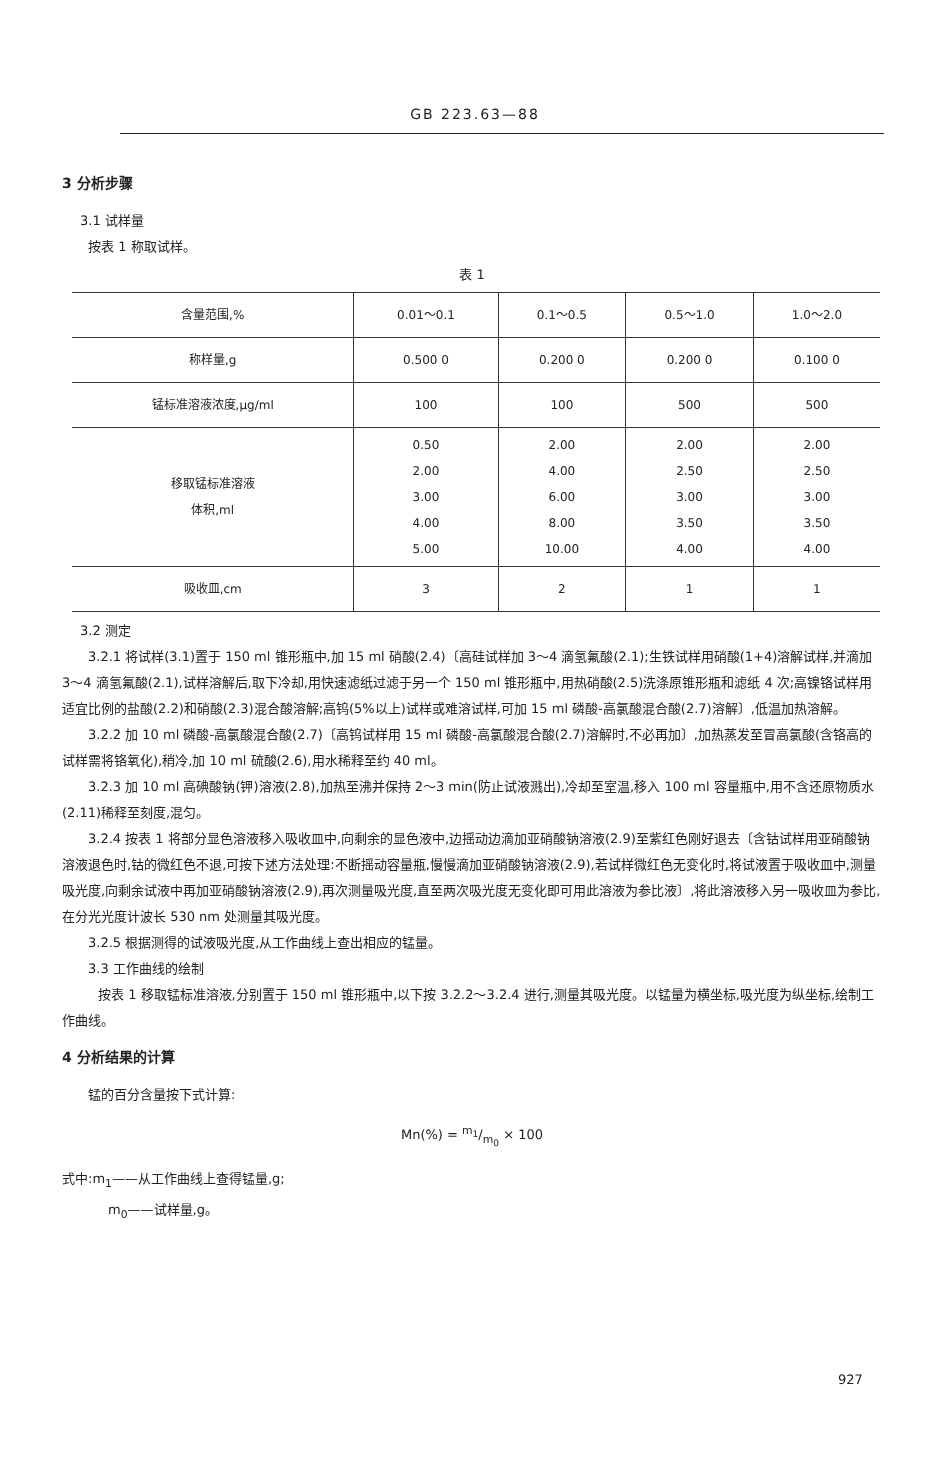GB 223.63—88
3 分析步骤
3.1 试样量
按表 1 称取试样。
表 1
| 含量范围,% | 0.01～0.1 | 0.1～0.5 | 0.5～1.0 | 1.0～2.0 |
| 称样量,g | 0.500 0 | 0.200 0 | 0.200 0 | 0.100 0 |
| 锰标准溶液浓度,μg/ml | 100 | 100 | 500 | 500 |
| 移取锰标准溶液 体积,ml | 0.50 2.00 3.00 4.00 5.00 | 2.00 4.00 6.00 8.00 10.00 | 2.00 2.50 3.00 3.50 4.00 | 2.00 2.50 3.00 3.50 4.00 |
| 吸收皿,cm | 3 | 2 | 1 | 1 |
3.2 测定
3.2.1 将试样(3.1)置于 150 ml 锥形瓶中,加 15 ml 硝酸(2.4)〔高硅试样加 3～4 滴氢氟酸(2.1);生铁试样用硝酸(1+4)溶解试样,并滴加 3～4 滴氢氟酸(2.1),试样溶解后,取下冷却,用快速滤纸过滤于另一个 150 ml 锥形瓶中,用热硝酸(2.5)洗涤原锥形瓶和滤纸 4 次;高镍铬试样用适宜比例的盐酸(2.2)和硝酸(2.3)混合酸溶解;高钨(5%以上)试样或难溶试样,可加 15 ml 磷酸-高氯酸混合酸(2.7)溶解〕,低温加热溶解。
3.2.2 加 10 ml 磷酸-高氯酸混合酸(2.7)〔高钨试样用 15 ml 磷酸-高氯酸混合酸(2.7)溶解时,不必再加〕,加热蒸发至冒高氯酸(含铬高的试样需将铬氧化),稍冷,加 10 ml 硫酸(2.6),用水稀释至约 40 ml。
3.2.3 加 10 ml 高碘酸钠(钾)溶液(2.8),加热至沸并保持 2～3 min(防止试液溅出),冷却至室温,移入 100 ml 容量瓶中,用不含还原物质水(2.11)稀释至刻度,混匀。
3.2.4 按表 1 将部分显色溶液移入吸收皿中,向剩余的显色液中,边摇动边滴加亚硝酸钠溶液(2.9)至紫红色刚好退去〔含钴试样用亚硝酸钠溶液退色时,钴的微红色不退,可按下述方法处理:不断摇动容量瓶,慢慢滴加亚硝酸钠溶液(2.9),若试样微红色无变化时,将试液置于吸收皿中,测量吸光度,向剩余试液中再加亚硝酸钠溶液(2.9),再次测量吸光度,直至两次吸光度无变化即可用此溶液为参比液〕,将此溶液移入另一吸收皿为参比,在分光光度计波长 530 nm 处测量其吸光度。
3.2.5 根据测得的试液吸光度,从工作曲线上查出相应的锰量。
3.3 工作曲线的绘制
按表 1 移取锰标准溶液,分别置于 150 ml 锥形瓶中,以下按 3.2.2～3.2.4 进行,测量其吸光度。以锰量为横坐标,吸光度为纵坐标,绘制工作曲线。
4 分析结果的计算
锰的百分含量按下式计算:
Mn(%) = m<sub>1</sub>/m<sub>0</sub> × 100
式中:m<sub>1</sub>——从工作曲线上查得锰量,g;
m<sub>0</sub>——试样量,g。
927